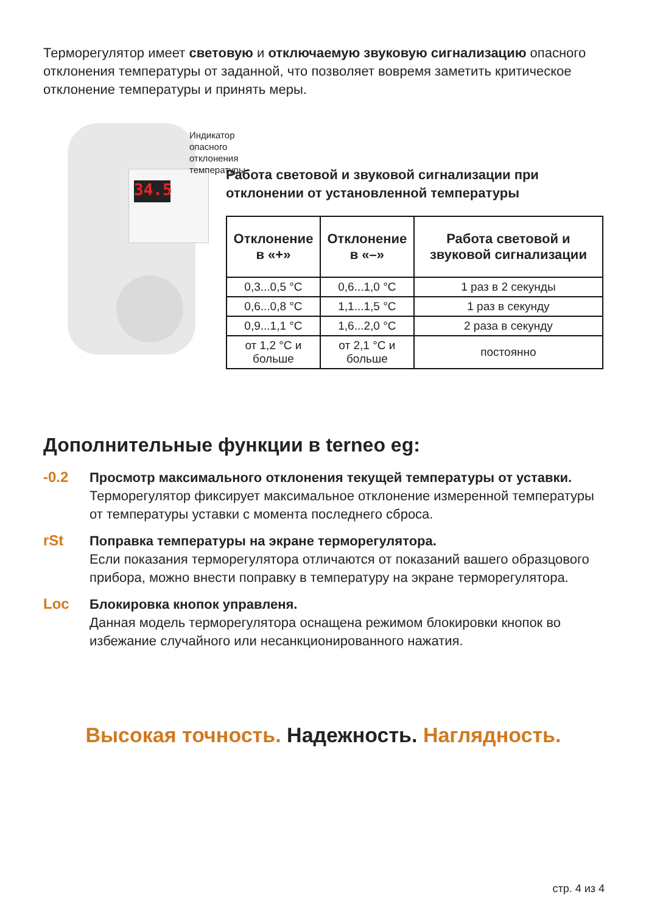Терморегулятор имеет световую и отключаемую звуковую сигнализацию опасного отклонения температуры от заданной, что позволяет вовремя заметить критическое отклонение температуры и принять меры.
34.5
Индикатор опасного
отклонения температуры
Работа световой и звуковой сигнализации при отклонении от установленной температуры
| Отклонение в «+» | Отклонение в «–» | Работа световой и звуковой сигнализации |
| --- | --- | --- |
| 0,3...0,5 °C | 0,6...1,0 °C | 1 раз в 2 секунды |
| 0,6...0,8 °C | 1,1...1,5 °C | 1 раз в секунду |
| 0,9...1,1 °C | 1,6...2,0 °C | 2 раза в секунду |
| от 1,2 °C и больше | от 2,1 °C и больше | постоянно |
Дополнительные функции в terneo eg:
-0.2
Просмотр максимального отклонения текущей температуры от уставки.
Терморегулятор фиксирует максимальное отклонение измеренной температуры от температуры уставки с момента последнего сброса.
rSt
Поправка температуры на экране терморегулятора.
Если показания терморегулятора отличаются от показаний вашего образцового прибора, можно внести поправку в температуру на экране терморегулятора.
Loc
Блокировка кнопок управленя.
Данная модель терморегулятора оснащена режимом блокировки кнопок во избежание случайного или несанкционированного нажатия.
Высокая точность. Надежность. Наглядность.
стр. 4 из 4